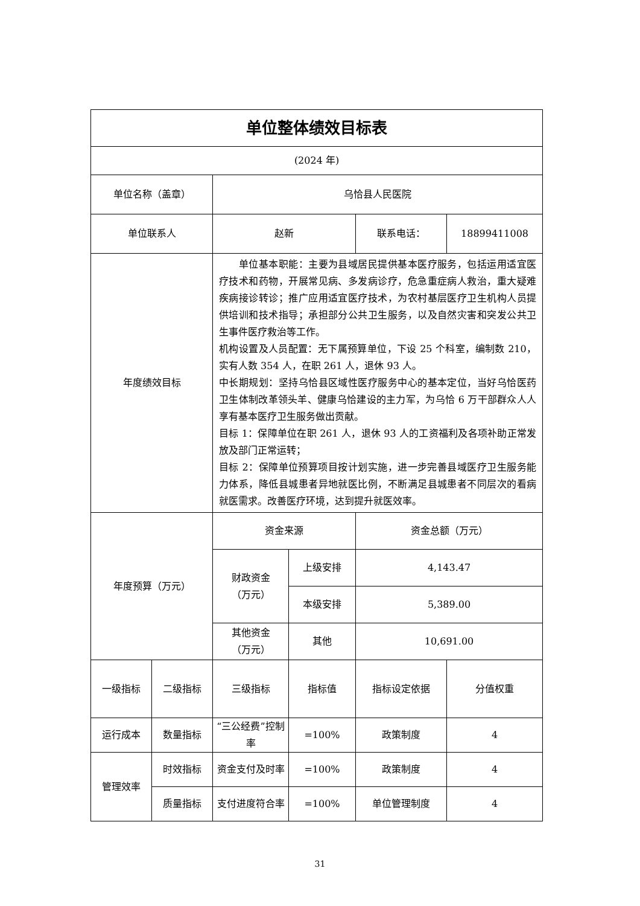| 单位整体绩效目标表 | | | | | |
| (2024 年) | | | | | |
| 单位名称（盖章） | | 乌恰县人民医院 | | | |
| 单位联系人 | | 赵新 | | 联系电话： | 18899411008 |
| 年度绩效目标 | | 单位基本职能：主要为县域居民提供基本医疗服务，包括运用适宜医疗技术和药物，开展常见病、多发病诊疗，危急重症病人救治，重大疑难疾病接诊转诊；推广应用适宜医疗技术，为农村基层医疗卫生机构人员提供培训和技术指导；承担部分公共卫生服务，以及自然灾害和突发公共卫生事件医疗救治等工作。 机构设置及人员配置：无下属预算单位，下设 25 个科室，编制数 210，实有人数 354 人，在职 261 人，退休 93 人。 中长期规划：坚持乌恰县区域性医疗服务中心的基本定位，当好乌恰医药卫生体制改革领头羊、健康乌恰建设的主力军，为乌恰 6 万干部群众人人享有基本医疗卫生服务做出贡献。 目标 1：保障单位在职 261 人，退休 93 人的工资福利及各项补助正常发放及部门正常运转； 目标 2：保障单位预算项目按计划实施，进一步完善县域医疗卫生服务能力体系，降低县城患者异地就医比例，不断满足县城患者不同层次的看病就医需求。改善医疗环境，达到提升就医效率。 | | | |
| 年度预算（万元） | | 资金来源 | | 资金总额（万元） | |
| | | 财政资金 （万元） | 上级安排 | 4,143.47 | |
| | | | 本级安排 | 5,389.00 | |
| | | 其他资金 （万元） | 其他 | 10,691.00 | |
| 一级指标 | 二级指标 | 三级指标 | 指标值 | 指标设定依据 | 分值权重 |
| 运行成本 | 数量指标 | “三公经费”控制率 | =100% | 政策制度 | 4 |
| 管理效率 | 时效指标 | 资金支付及时率 | =100% | 政策制度 | 4 |
| | 质量指标 | 支付进度符合率 | =100% | 单位管理制度 | 4 |
31